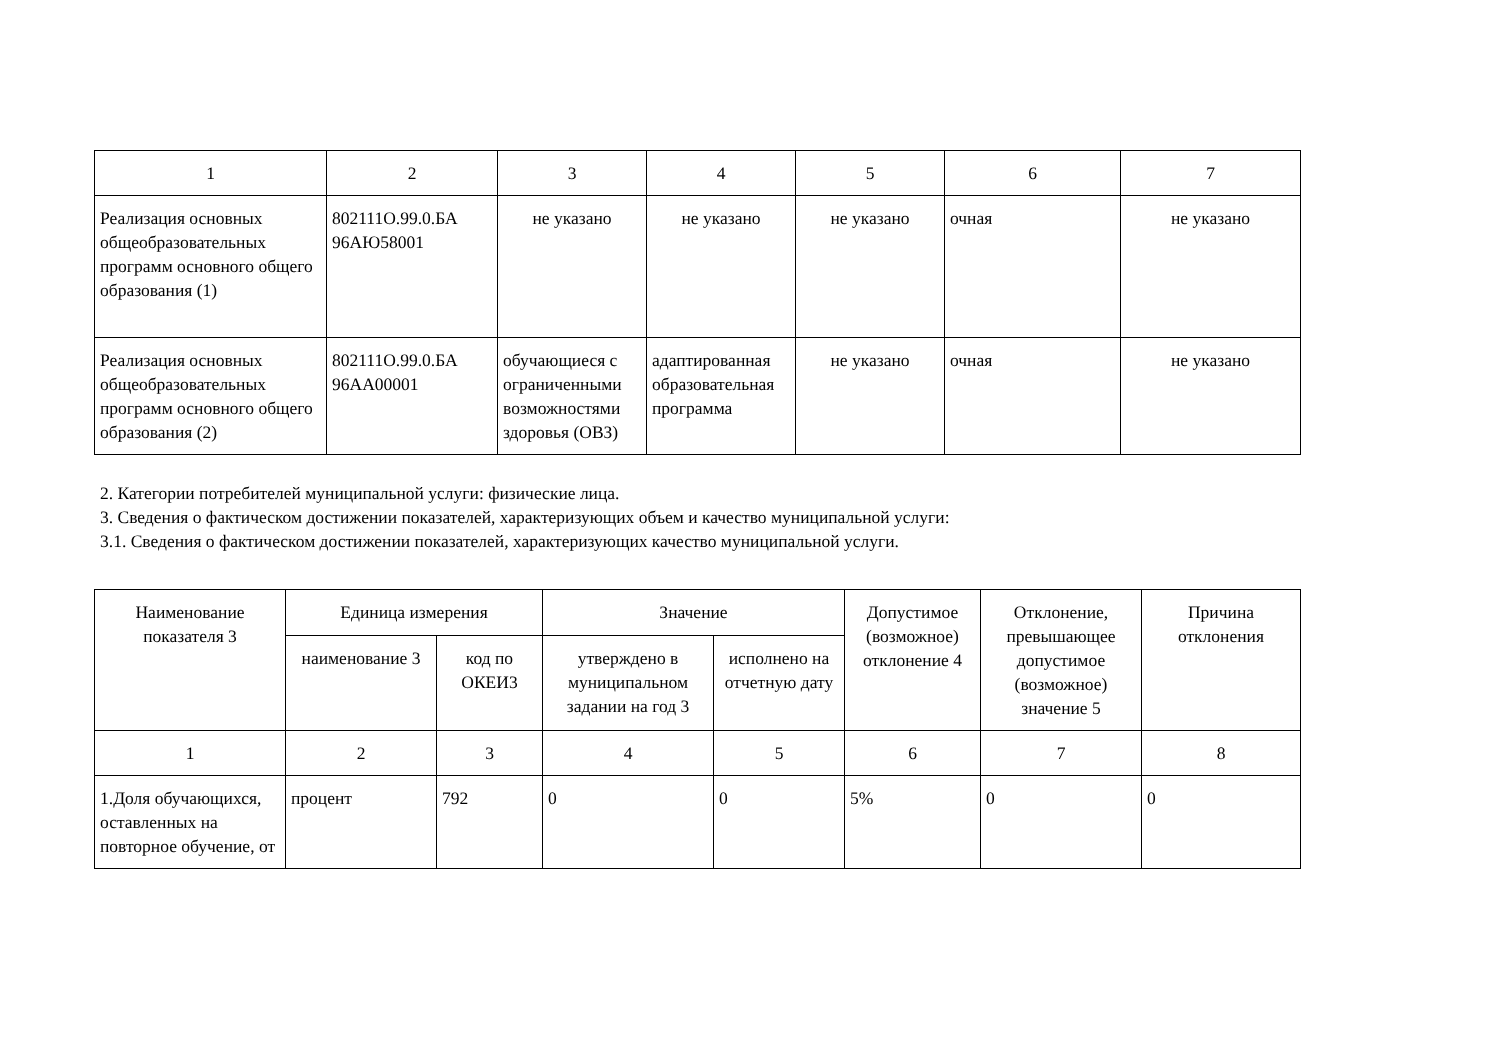| 1 | 2 | 3 | 4 | 5 | 6 | 7 |
| Реализация основных общеобразовательных программ основного общего образования (1) | 802111О.99.0.БА 96АЮ58001 | не указано | не указано | не указано | очная | не указано |
| Реализация основных общеобразовательных программ основного общего образования (2) | 802111О.99.0.БА 96АА00001 | обучающиеся с ограниченными возможностями здоровья (ОВЗ) | адаптированная образовательная программа | не указано | очная | не указано |
2. Категории потребителей муниципальной услуги: физические лица.
3. Сведения о фактическом достижении показателей, характеризующих объем и качество муниципальной услуги:
3.1. Сведения о фактическом достижении показателей, характеризующих качество муниципальной услуги.
| Наименование показателя 3 | Единица измерения | | Значение | | Допустимое (возможное) отклонение 4 | Отклонение, превышающее допустимое (возможное) значение 5 | Причина отклонения |
| --- | --- | --- | --- | --- | --- | --- | --- |
| | наименование 3 | код по ОКЕИ3 | утверждено в муниципальном задании на год 3 | исполнено на отчетную дату | | | |
| 1 | 2 | 3 | 4 | 5 | 6 | 7 | 8 |
| 1.Доля обучающихся, оставленных на повторное обучение, от | процент | 792 | 0 | 0 | 5% | 0 | 0 |